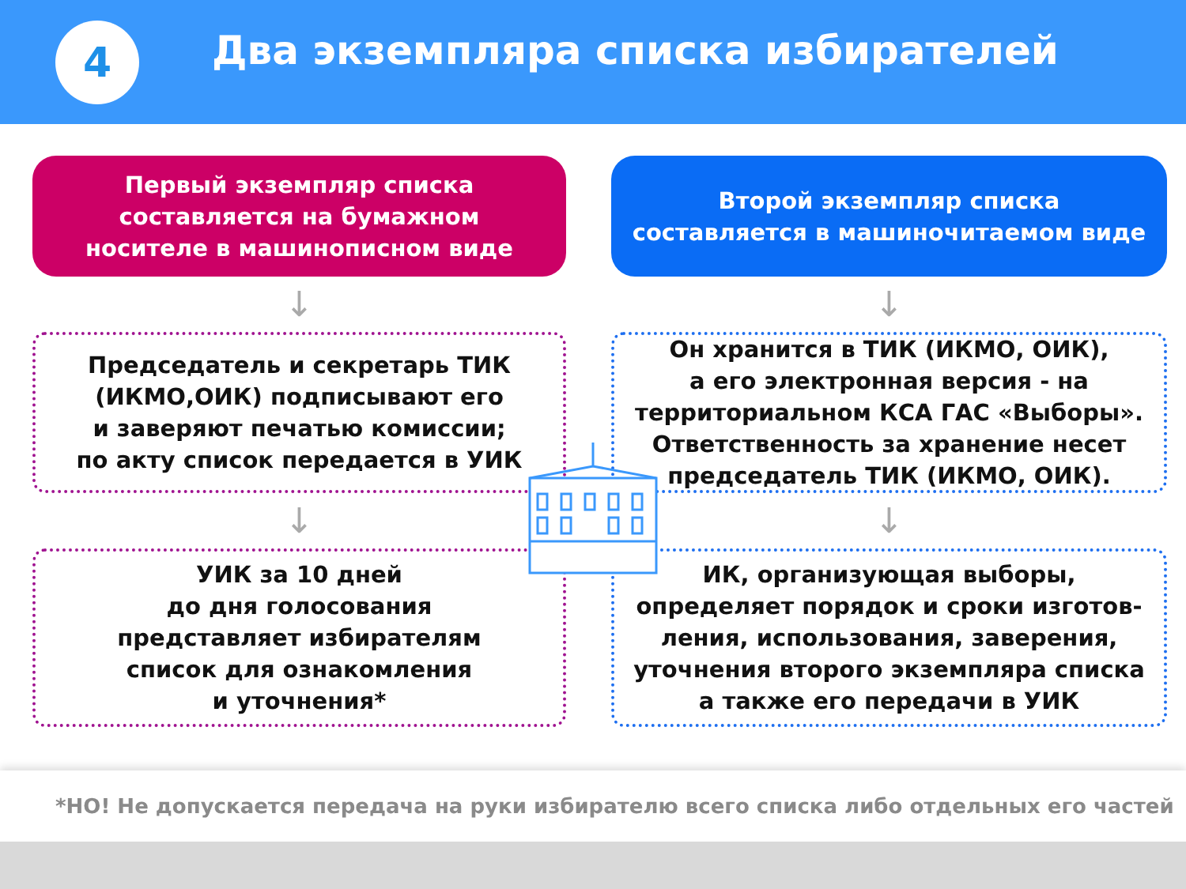4
Два экземпляра списка избирателей
Первый экземпляр списка
составляется на бумажном
носителе в машинописном виде
↓
Председатель и секретарь ТИК
(ИКМО,ОИК) подписывают его
и заверяют печатью комиссии;
по акту список передается в УИК
↓
УИК за 10 дней
до дня голосования
представляет избирателям
список для ознакомления
и уточнения*
Второй экземпляр списка
составляется в машиночитаемом виде
↓
Он хранится в ТИК (ИКМО, ОИК),
а его электронная версия - на
территориальном КСА ГАС «Выборы».
Ответственность за хранение несет
председатель ТИК (ИКМО, ОИК).
↓
ИК, организующая выборы,
определяет порядок и сроки изготов-
ления, использования, заверения,
уточнения второго экземпляра списка
а также его передачи в УИК
*НО! Не допускается передача на руки избирателю всего списка либо отдельных его частей